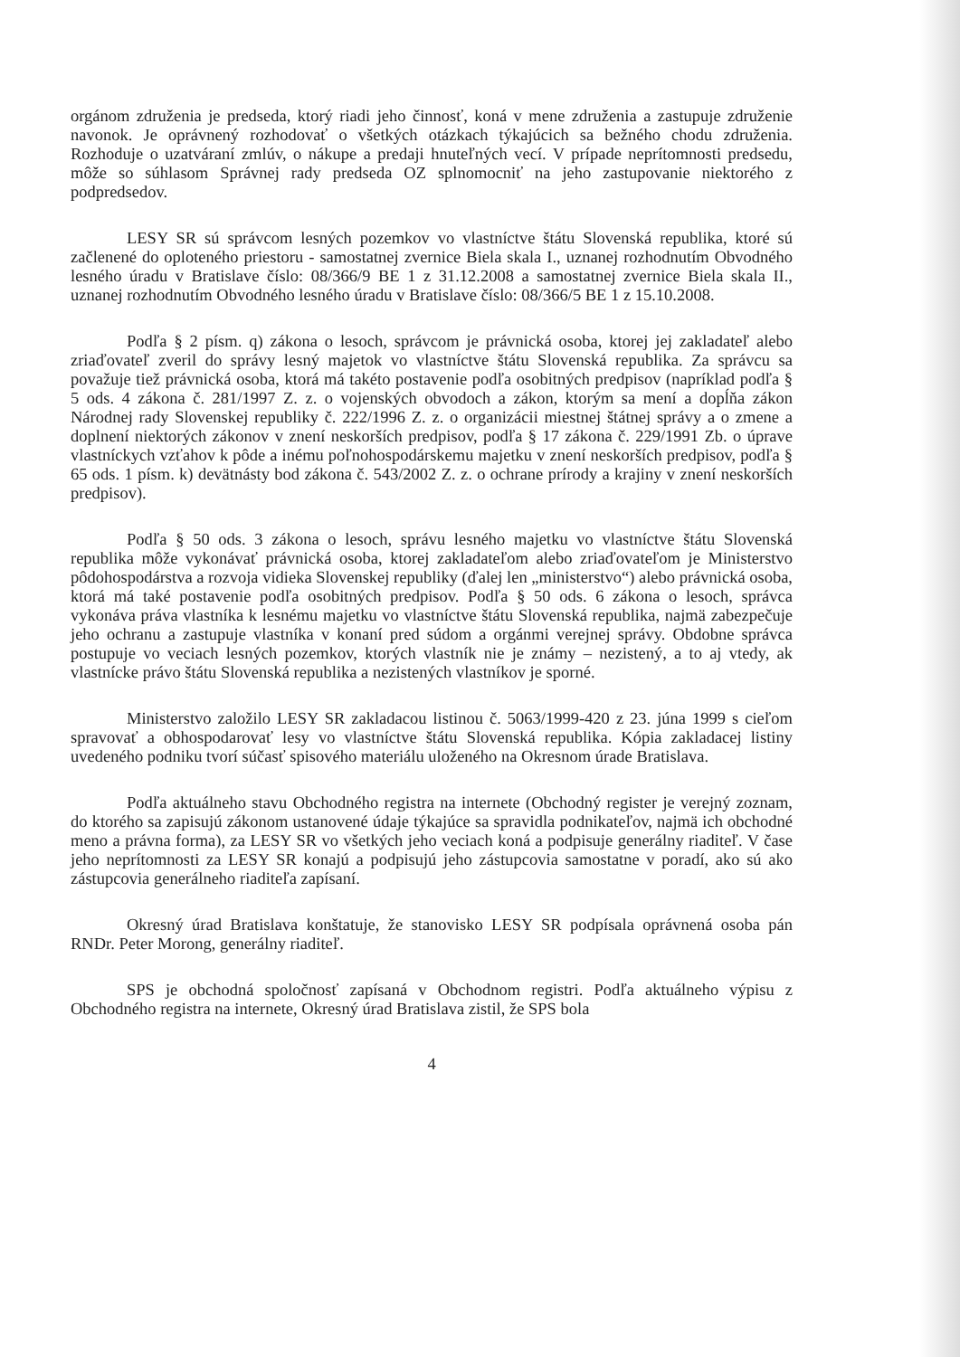orgánom združenia je predseda, ktorý riadi jeho činnosť, koná v mene združenia a zastupuje združenie navonok. Je oprávnený rozhodovať o všetkých otázkach týkajúcich sa bežného chodu združenia. Rozhoduje o uzatváraní zmlúv, o nákupe a predaji hnuteľných vecí. V prípade neprítomnosti predsedu, môže so súhlasom Správnej rady predseda OZ splnomocniť na jeho zastupovanie niektorého z podpredsedov.
LESY SR sú správcom lesných pozemkov vo vlastníctve štátu Slovenská republika, ktoré sú začlenené do oploteného priestoru - samostatnej zvernice Biela skala I., uznanej rozhodnutím Obvodného lesného úradu v Bratislave číslo: 08/366/9 BE 1 z 31.12.2008 a samostatnej zvernice Biela skala II., uznanej rozhodnutím Obvodného lesného úradu v Bratislave číslo: 08/366/5 BE 1 z 15.10.2008.
Podľa § 2 písm. q) zákona o lesoch, správcom je právnická osoba, ktorej jej zakladateľ alebo zriaďovateľ zveril do správy lesný majetok vo vlastníctve štátu Slovenská republika. Za správcu sa považuje tiež právnická osoba, ktorá má takéto postavenie podľa osobitných predpisov (napríklad podľa § 5 ods. 4 zákona č. 281/1997 Z. z. o vojenských obvodoch a zákon, ktorým sa mení a dopĺňa zákon Národnej rady Slovenskej republiky č. 222/1996 Z. z. o organizácii miestnej štátnej správy a o zmene a doplnení niektorých zákonov v znení neskorších predpisov, podľa § 17 zákona č. 229/1991 Zb. o úprave vlastníckych vzťahov k pôde a inému poľnohospodárskemu majetku v znení neskorších predpisov, podľa § 65 ods. 1 písm. k) devätnásty bod zákona č. 543/2002 Z. z. o ochrane prírody a krajiny v znení neskorších predpisov).
Podľa § 50 ods. 3 zákona o lesoch, správu lesného majetku vo vlastníctve štátu Slovenská republika môže vykonávať právnická osoba, ktorej zakladateľom alebo zriaďovateľom je Ministerstvo pôdohospodárstva a rozvoja vidieka Slovenskej republiky (ďalej len „ministerstvo“) alebo právnická osoba, ktorá má také postavenie podľa osobitných predpisov. Podľa § 50 ods. 6 zákona o lesoch, správca vykonáva práva vlastníka k lesnému majetku vo vlastníctve štátu Slovenská republika, najmä zabezpečuje jeho ochranu a zastupuje vlastníka v konaní pred súdom a orgánmi verejnej správy. Obdobne správca postupuje vo veciach lesných pozemkov, ktorých vlastník nie je známy – nezistený, a to aj vtedy, ak vlastnícke právo štátu Slovenská republika a nezistených vlastníkov je sporné.
Ministerstvo založilo LESY SR zakladacou listinou č. 5063/1999-420 z 23. júna 1999 s cieľom spravovať a obhospodarovať lesy vo vlastníctve štátu Slovenská republika. Kópia zakladacej listiny uvedeného podniku tvorí súčasť spisového materiálu uloženého na Okresnom úrade Bratislava.
Podľa aktuálneho stavu Obchodného registra na internete (Obchodný register je verejný zoznam, do ktorého sa zapisujú zákonom ustanovené údaje týkajúce sa spravidla podnikateľov, najmä ich obchodné meno a právna forma), za LESY SR vo všetkých jeho veciach koná a podpisuje generálny riaditeľ. V čase jeho neprítomnosti za LESY SR konajú a podpisujú jeho zástupcovia samostatne v poradí, ako sú ako zástupcovia generálneho riaditeľa zapísaní.
Okresný úrad Bratislava konštatuje, že stanovisko LESY SR podpísala oprávnená osoba pán RNDr. Peter Morong, generálny riaditeľ.
SPS je obchodná spoločnosť zapísaná v Obchodnom registri. Podľa aktuálneho výpisu z Obchodného registra na internete, Okresný úrad Bratislava zistil, že SPS bola
4